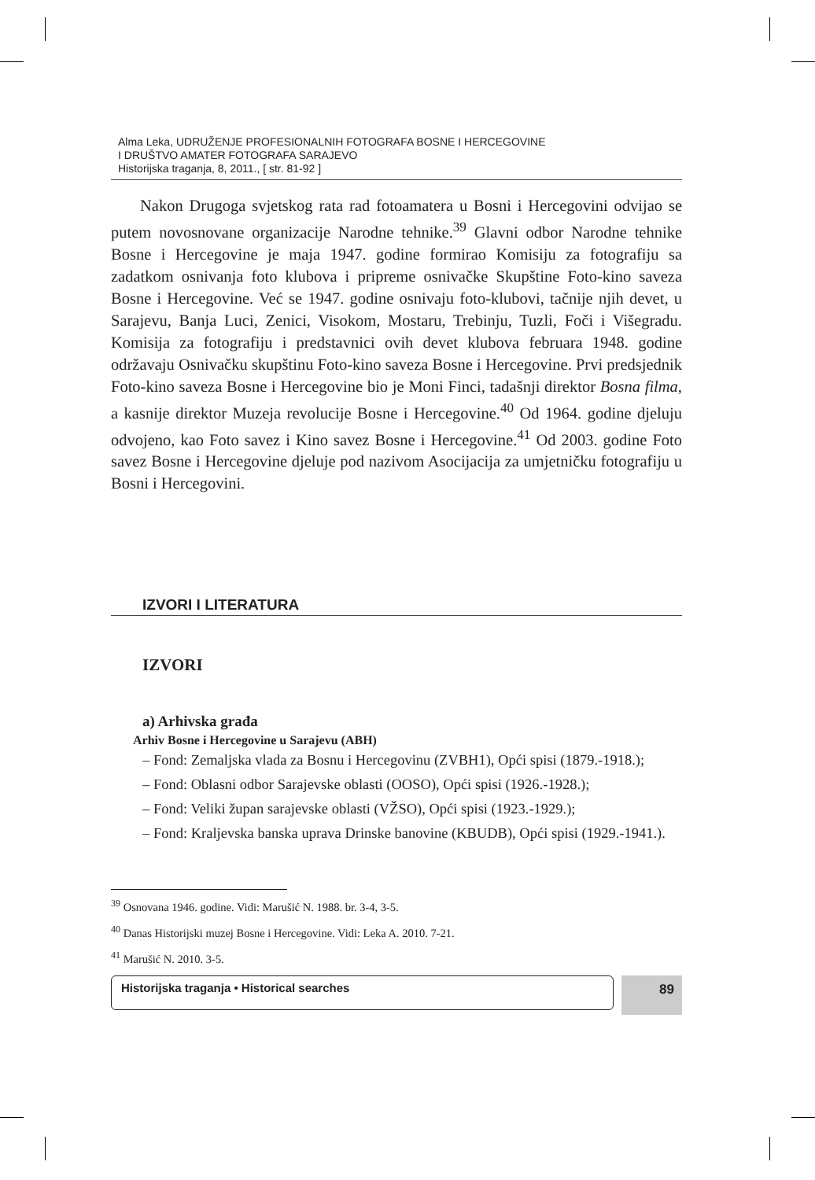Alma Leka, UDRUŽENJE PROFESIONALNIH FOTOGRAFA BOSNE I HERCEGOVINE
I DRUŠTVO AMATER FOTOGRAFA SARAJEVO
Historijska traganja, 8, 2011., [ str. 81-92 ]
Nakon Drugoga svjetskog rata rad fotoamatera u Bosni i Hercegovini odvijao se putem novosnovane organizacije Narodne tehnike.<sup>39</sup> Glavni odbor Narodne tehnike Bosne i Hercegovine je maja 1947. godine formirao Komisiju za fotografiju sa zadatkom osnivanja foto klubova i pripreme osnivačke Skupštine Foto-kino saveza Bosne i Hercegovine. Već se 1947. godine osnivaju foto-klubovi, tačnije njih devet, u Sarajevu, Banja Luci, Zenici, Visokom, Mostaru, Trebinju, Tuzli, Foči i Višegradu. Komisija za fotografiju i predstavnici ovih devet klubova februara 1948. godine održavaju Osnivačku skupštinu Foto-kino saveza Bosne i Hercegovine. Prvi predsjednik Foto-kino saveza Bosne i Hercegovine bio je Moni Finci, tadašnji direktor Bosna filma, a kasnije direktor Muzeja revolucije Bosne i Hercegovine.<sup>40</sup> Od 1964. godine djeluju odvojeno, kao Foto savez i Kino savez Bosne i Hercegovine.<sup>41</sup> Od 2003. godine Foto savez Bosne i Hercegovine djeluje pod nazivom Asocijacija za umjetničku fotografiju u Bosni i Hercegovini.
IZVORI I LITERATURA
IZVORI
a) Arhivska građa
Arhiv Bosne i Hercegovine u Sarajevu (ABH)
– Fond: Zemaljska vlada za Bosnu i Hercegovinu (ZVBH1), Opći spisi (1879.-1918.);
– Fond: Oblasni odbor Sarajevske oblasti (OOSO), Opći spisi (1926.-1928.);
– Fond: Veliki župan sarajevske oblasti (VŽSO), Opći spisi (1923.-1929.);
– Fond: Kraljevska banska uprava Drinske banovine (KBUDB), Opći spisi (1929.-1941.).
<sup>39</sup> Osnovana 1946. godine. Vidi: Marušić N. 1988. br. 3-4, 3-5.
<sup>40</sup> Danas Historijski muzej Bosne i Hercegovine. Vidi: Leka A. 2010. 7-21.
<sup>41</sup> Marušić N. 2010. 3-5.
Historijska traganja • Historical searches
89